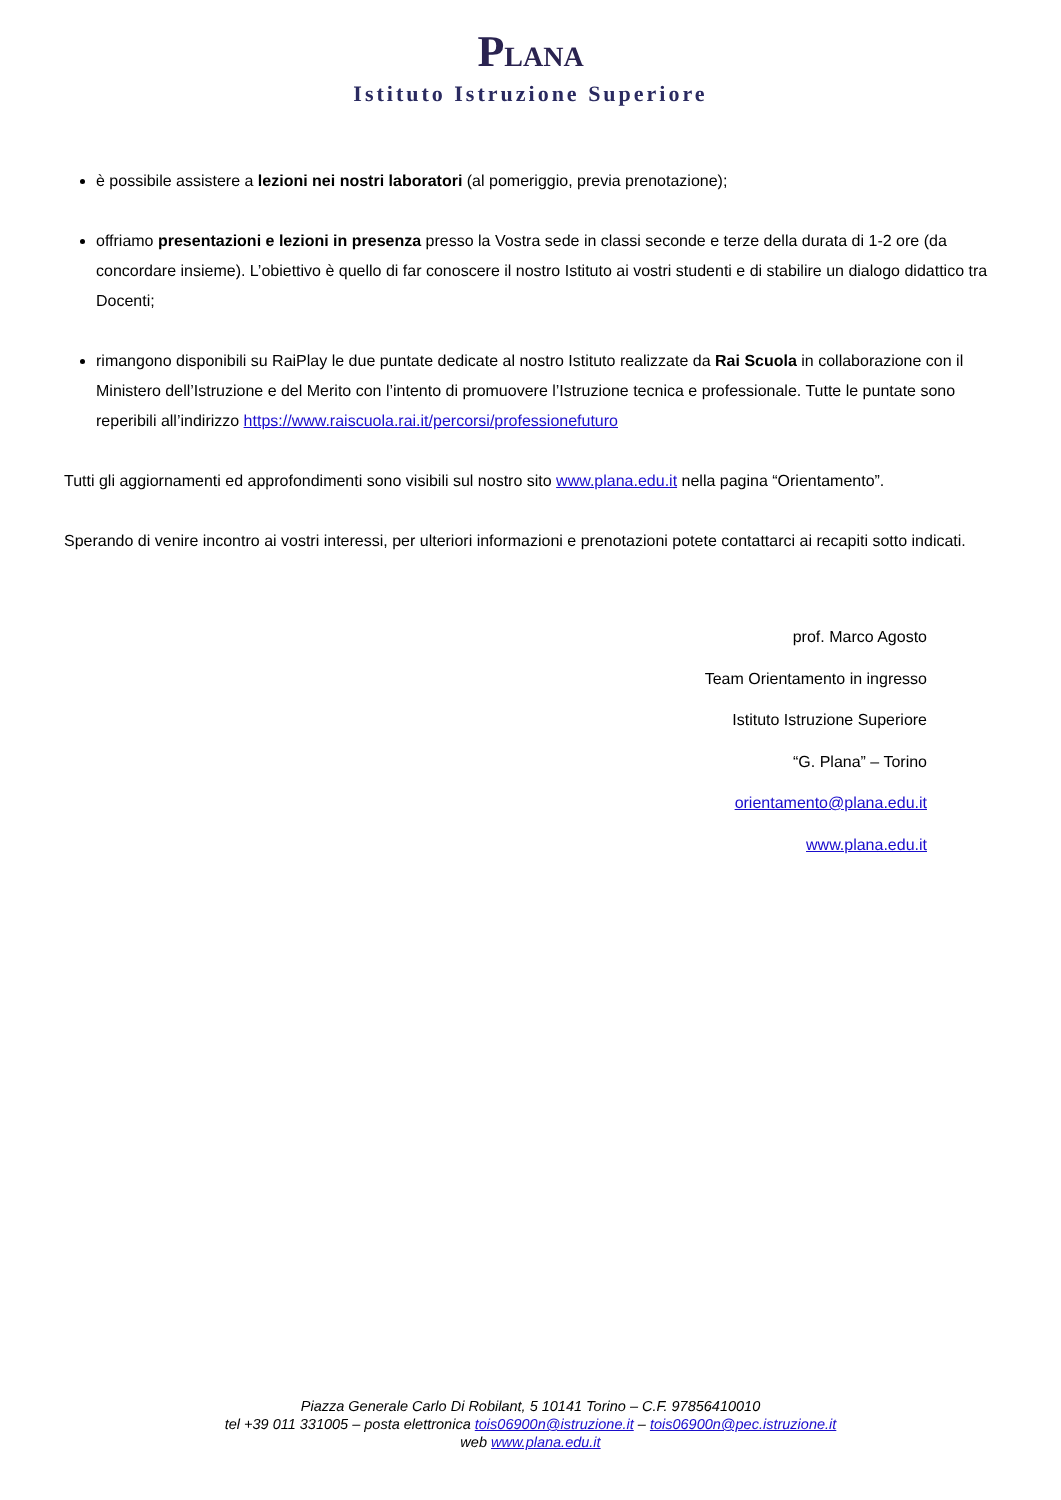PLANA
Istituto Istruzione Superiore
è possibile assistere a lezioni nei nostri laboratori (al pomeriggio, previa prenotazione);
offriamo presentazioni e lezioni in presenza presso la Vostra sede in classi seconde e terze della durata di 1-2 ore (da concordare insieme). L’obiettivo è quello di far conoscere il nostro Istituto ai vostri studenti e di stabilire un dialogo didattico tra Docenti;
rimangono disponibili su RaiPlay le due puntate dedicate al nostro Istituto realizzate da Rai Scuola in collaborazione con il Ministero dell’Istruzione e del Merito con l’intento di promuovere l’Istruzione tecnica e professionale. Tutte le puntate sono reperibili all’indirizzo https://www.raiscuola.rai.it/percorsi/professionefuturo
Tutti gli aggiornamenti ed approfondimenti sono visibili sul nostro sito www.plana.edu.it nella pagina “Orientamento”.
Sperando di venire incontro ai vostri interessi, per ulteriori informazioni e prenotazioni potete contattarci ai recapiti sotto indicati.
prof. Marco Agosto
Team Orientamento in ingresso
Istituto Istruzione Superiore
“G. Plana” – Torino
orientamento@plana.edu.it
www.plana.edu.it
Piazza Generale Carlo Di Robilant, 5 10141 Torino – C.F. 97856410010
tel +39 011 331005 – posta elettronica tois06900n@istruzione.it – tois06900n@pec.istruzione.it
web www.plana.edu.it